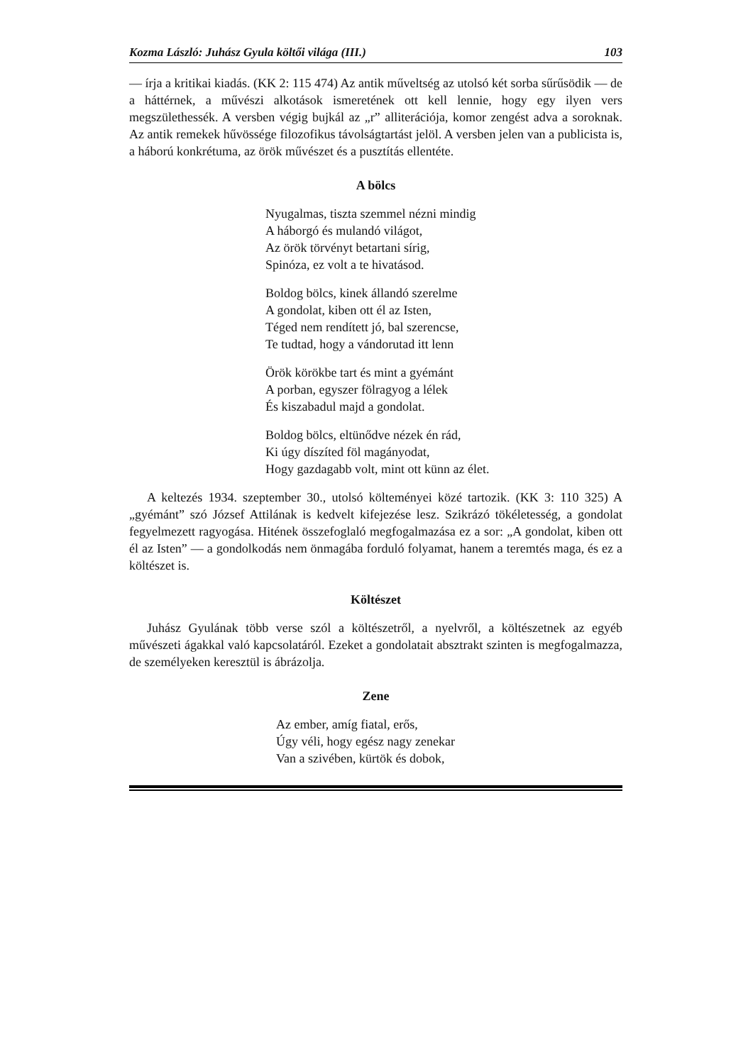Kozma László: Juhász Gyula költői világa (III.) 103
— írja a kritikai kiadás. (KK 2: 115 474) Az antik műveltség az utolsó két sorba sűrűsödik — de a háttérnek, a művészi alkotások ismeretének ott kell lennie, hogy egy ilyen vers megszülethessék. A versben végig bujkál az „r” alliterációja, komor zengést adva a soroknak. Az antik remekek hűvössége filozofikus távolságtartást jelöl. A versben jelen van a publicista is, a háború konkrétuma, az örök művészet és a pusztítás ellentéte.
A bölcs
Nyugalmas, tiszta szemmel nézni mindig
A háborgó és mulandó világot,
Az örök törvényt betartani sírig,
Spinóza, ez volt a te hivatásod.
Boldog bölcs, kinek állandó szerelme
A gondolat, kiben ott él az Isten,
Téged nem rendített jó, bal szerencse,
Te tudtad, hogy a vándorutad itt lenn
Örök körökbe tart és mint a gyémánt
A porban, egyszer fölragyog a lélek
És kiszabadul majd a gondolat.
Boldog bölcs, eltünődve nézek én rád,
Ki úgy díszíted föl magányodat,
Hogy gazdagabb volt, mint ott künn az élet.
A keltezés 1934. szeptember 30., utolsó költeményei közé tartozik. (KK 3: 110 325) A „gyémánt” szó József Attilának is kedvelt kifejezése lesz. Szikrázó tökéletesség, a gondolat fegyelmezett ragyogása. Hitének összefoglaló megfogalmazása ez a sor: „A gondolat, kiben ott él az Isten” — a gondolkodás nem önmagába forduló folyamat, hanem a teremtés maga, és ez a költészet is.
Költészet
Juhász Gyulának több verse szól a költészetről, a nyelvről, a költészetnek az egyéb művészeti ágakkal való kapcsolatáról. Ezeket a gondolatait absztrakt szinten is megfogalmazza, de személyeken keresztül is ábrázolja.
Zene
Az ember, amíg fiatal, erős,
Úgy véli, hogy egész nagy zenekar
Van a szivében, kürtök és dobok,